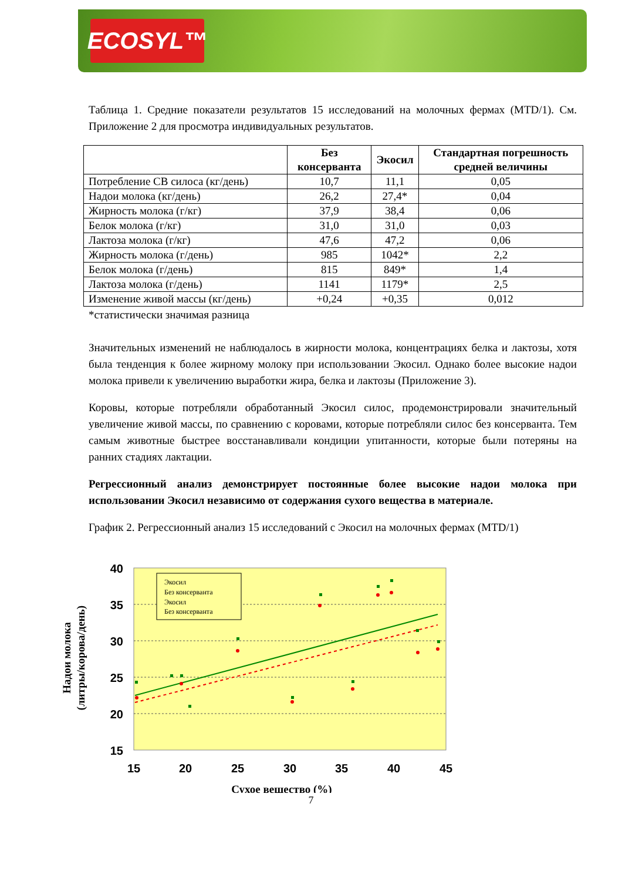ECOSYL™
Таблица 1. Средние показатели результатов 15 исследований на молочных фермах (MTD/1). См. Приложение 2 для просмотра индивидуальных результатов.
| | Без консерванта | Экосил | Стандартная погрешность средней величины |
| --- | --- | --- | --- |
| Потребление СВ силоса (кг/день) | 10,7 | 11,1 | 0,05 |
| Надои молока (кг/день) | 26,2 | 27,4* | 0,04 |
| Жирность молока (г/кг) | 37,9 | 38,4 | 0,06 |
| Белок молока (г/кг) | 31,0 | 31,0 | 0,03 |
| Лактоза молока (г/кг) | 47,6 | 47,2 | 0,06 |
| Жирность молока (г/день) | 985 | 1042* | 2,2 |
| Белок молока (г/день) | 815 | 849* | 1,4 |
| Лактоза молока (г/день) | 1141 | 1179* | 2,5 |
| Изменение живой массы (кг/день) | +0,24 | +0,35 | 0,012 |
*статистически значимая разница
Значительных изменений не наблюдалось в жирности молока, концентрациях белка и лактозы, хотя была тенденция к более жирному молоку при использовании Экосил. Однако более высокие надои молока привели к увеличению выработки жира, белка и лактозы (Приложение 3).
Коровы, которые потребляли обработанный Экосил силос, продемонстрировали значительный увеличение живой массы, по сравнению с коровами, которые потребляли силос без консерванта. Тем самым животные быстрее восстанавливали кондиции упитанности, которые были потеряны на ранних стадиях лактации.
Регрессионный анализ демонстрирует постоянные более высокие надои молока при использовании Экосил независимо от содержания сухого вещества в материале.
График 2. Регрессионный анализ 15 исследований с Экосил на молочных фермах (MTD/1)
40
35
30
25
20
15
15
20
25
30
35
40
45
Экосил
Без консерванта
Экосил
Без консерванта
Сухое вещество (%)
Надои молока
(литры/корова/день)
7